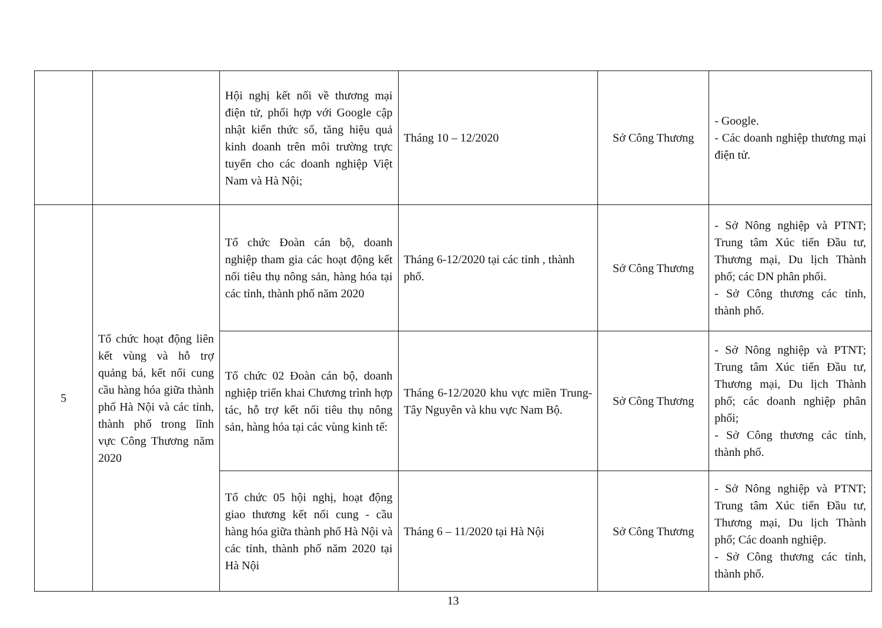| | | Hội nghị kết nối về thương mại điện tử, phối hợp với Google cập nhật kiến thức số, tăng hiệu quả kinh doanh trên môi trường trực tuyến cho các doanh nghiệp Việt Nam và Hà Nội; | Tháng 10 – 12/2020 | Sở Công Thương | - Google. - Các doanh nghiệp thương mại điện tử. |
| 5 | Tổ chức hoạt động liên kết vùng và hỗ trợ quảng bá, kết nối cung cầu hàng hóa giữa thành phố Hà Nội và các tỉnh, thành phố trong lĩnh vực Công Thương năm 2020 | Tổ chức Đoàn cán bộ, doanh nghiệp tham gia các hoạt động kết nối tiêu thụ nông sản, hàng hóa tại các tỉnh, thành phố năm 2020 | Tháng 6-12/2020 tại các tỉnh , thành phố. | Sở Công Thương | - Sở Nông nghiệp và PTNT; Trung tâm Xúc tiến Đầu tư, Thương mại, Du lịch Thành phố; các DN phân phối. - Sở Công thương các tỉnh, thành phố. |
| | | Tổ chức 02 Đoàn cán bộ, doanh nghiệp triển khai Chương trình hợp tác, hỗ trợ kết nối tiêu thụ nông sản, hàng hóa tại các vùng kinh tế: | Tháng 6-12/2020 khu vực miền Trung- Tây Nguyên và khu vực Nam Bộ. | Sở Công Thương | - Sở Nông nghiệp và PTNT; Trung tâm Xúc tiến Đầu tư, Thương mại, Du lịch Thành phố; các doanh nghiệp phân phối; - Sở Công thương các tỉnh, thành phố. |
| | | Tổ chức 05 hội nghị, hoạt động giao thương kết nối cung - cầu hàng hóa giữa thành phố Hà Nội và các tỉnh, thành phố năm 2020 tại Hà Nội | Tháng 6 – 11/2020 tại Hà Nội | Sở Công Thương | - Sở Nông nghiệp và PTNT; Trung tâm Xúc tiến Đầu tư, Thương mại, Du lịch Thành phố; Các doanh nghiệp. - Sở Công thương các tỉnh, thành phố. |
13